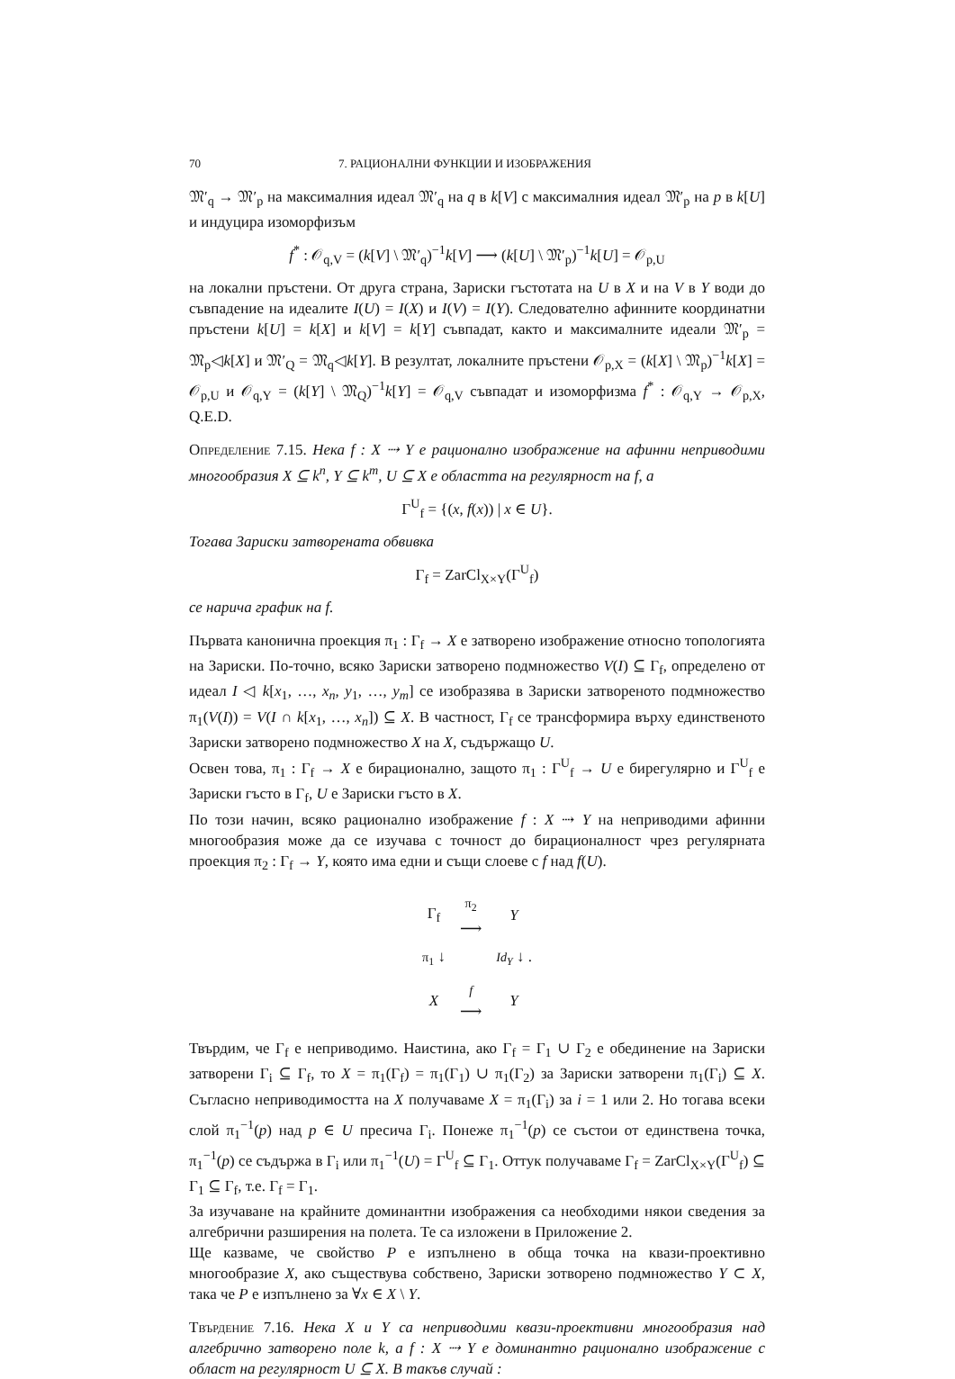70 7. РАЦИОНАЛНИ ФУНКЦИИ И ИЗОБРАЖЕНИЯ
𝔐′<sub>q</sub> → 𝔐′<sub>p</sub> на максималния идеал 𝔐′<sub>q</sub> на q в k[V] с максималния идеал 𝔐′<sub>p</sub> на p в k[U] и индуцира изоморфизъм
f<sup>*</sup> : 𝒪<sub>q,V</sub> = (k[V] \ 𝔐′<sub>q</sub>)<sup>−1</sup>k[V] ⟶ (k[U] \ 𝔐′<sub>p</sub>)<sup>−1</sup>k[U] = 𝒪<sub>p,U</sub>
на локални пръстени. От друга страна, Зариски гъстотата на U в X и на V в Y води до съвпадение на идеалите I(U) = I(X) и I(V) = I(Y). Следователно афинните координатни пръстени k[U] = k[X] и k[V] = k[Y] съвпадат, както и максималните идеали 𝔐′<sub>p</sub> = 𝔐<sub>p</sub>◁k[X] и 𝔐′<sub>Q</sub> = 𝔐<sub>q</sub>◁k[Y]. В резултат, локалните пръстени 𝒪<sub>p,X</sub> = (k[X] \ 𝔐<sub>p</sub>)<sup>−1</sup>k[X] = 𝒪<sub>p,U</sub> и 𝒪<sub>q,Y</sub> = (k[Y] \ 𝔐<sub>Q</sub>)<sup>−1</sup>k[Y] = 𝒪<sub>q,V</sub> съвпадат и изоморфизма f<sup>*</sup> : 𝒪<sub>q,Y</sub> → 𝒪<sub>p,X</sub>, Q.E.D.
Определение 7.15. Нека f : X ⇢ Y е рационално изображение на афинни неприводими многообразия X ⊆ k<sup>n</sup>, Y ⊆ k<sup>m</sup>, U ⊆ X е областта на регулярност на f, а
Γ<sup>U</sup><sub>f</sub> = {(x, f(x)) | x ∈ U}.
Тогава Зариски затворената обвивка
Γ<sub>f</sub> = ZarCl<sub>X×Y</sub>(Γ<sup>U</sup><sub>f</sub>)
се нарича график на f.
Първата канонична проекция π<sub>1</sub> : Γ<sub>f</sub> → X е затворено изображение относно топологията на Зариски. По-точно, всяко Зариски затворено подмножество V(I) ⊆ Γ<sub>f</sub>, определено от идеал I ◁ k[x<sub>1</sub>, …, x<sub>n</sub>, y<sub>1</sub>, …, y<sub>m</sub>] се изобразява в Зариски затвореното подмножество π<sub>1</sub>(V(I)) = V(I ∩ k[x<sub>1</sub>, …, x<sub>n</sub>]) ⊆ X. В частност, Γ<sub>f</sub> се трансформира върху единственото Зариски затворено подмножество X на X, съдържащо U.
Освен това, π<sub>1</sub> : Γ<sub>f</sub> → X е бирационално, защото π<sub>1</sub> : Γ<sup>U</sup><sub>f</sub> → U е бирегулярно и Γ<sup>U</sup><sub>f</sub> е Зариски гъсто в Γ<sub>f</sub>, U е Зариски гъсто в X.
По този начин, всяко рационално изображение f : X ⇢ Y на неприводими афинни многообразия може да се изучава с точност до бирационалност чрез регулярната проекция π<sub>2</sub> : Γ<sub>f</sub> → Y, която има едни и същи слоеве с f над f(U).
| Γ<sub>f</sub> | π<sub>2</sub> ⟶ | Y |
| π<sub>1</sub> ↓ | | Id<sub>Y</sub> ↓ . |
| X | f ⟶ | Y |
Твърдим, че Γ<sub>f</sub> е неприводимо. Наистина, ако Γ<sub>f</sub> = Γ<sub>1</sub> ∪ Γ<sub>2</sub> е обединение на Зариски затворени Γ<sub>i</sub> ⊆ Γ<sub>f</sub>, то X = π<sub>1</sub>(Γ<sub>f</sub>) = π<sub>1</sub>(Γ<sub>1</sub>) ∪ π<sub>1</sub>(Γ<sub>2</sub>) за Зариски затворени π<sub>1</sub>(Γ<sub>i</sub>) ⊆ X. Съгласно неприводимостта на X получаваме X = π<sub>1</sub>(Γ<sub>i</sub>) за i = 1 или 2. Но тогава всеки слой π<sub>1</sub><sup>−1</sup>(p) над p ∈ U пресича Γ<sub>i</sub>. Понеже π<sub>1</sub><sup>−1</sup>(p) се състои от единствена точка, π<sub>1</sub><sup>−1</sup>(p) се съдържа в Γ<sub>i</sub> или π<sub>1</sub><sup>−1</sup>(U) = Γ<sup>U</sup><sub>f</sub> ⊆ Γ<sub>1</sub>. Оттук получаваме Γ<sub>f</sub> = ZarCl<sub>X×Y</sub>(Γ<sup>U</sup><sub>f</sub>) ⊆ Γ<sub>1</sub> ⊆ Γ<sub>f</sub>, т.е. Γ<sub>f</sub> = Γ<sub>1</sub>.
За изучаване на крайните доминантни изображения са необходими някои сведения за алгебрични разширения на полета. Те са изложени в Приложение 2.
Ще казваме, че свойство P е изпълнено в обща точка на квази-проективно многообразие X, ако съществува собствено, Зариски зотворено подмножество Y ⊂ X, така че P е изпълнено за ∀x ∈ X \ Y.
Твърдение 7.16. Нека X и Y са неприводими квази-проективни многообразия над алгебрично затворено поле k, а f : X ⇢ Y е доминантно рационално изображение с област на регулярност U ⊆ X. В такъв случай :